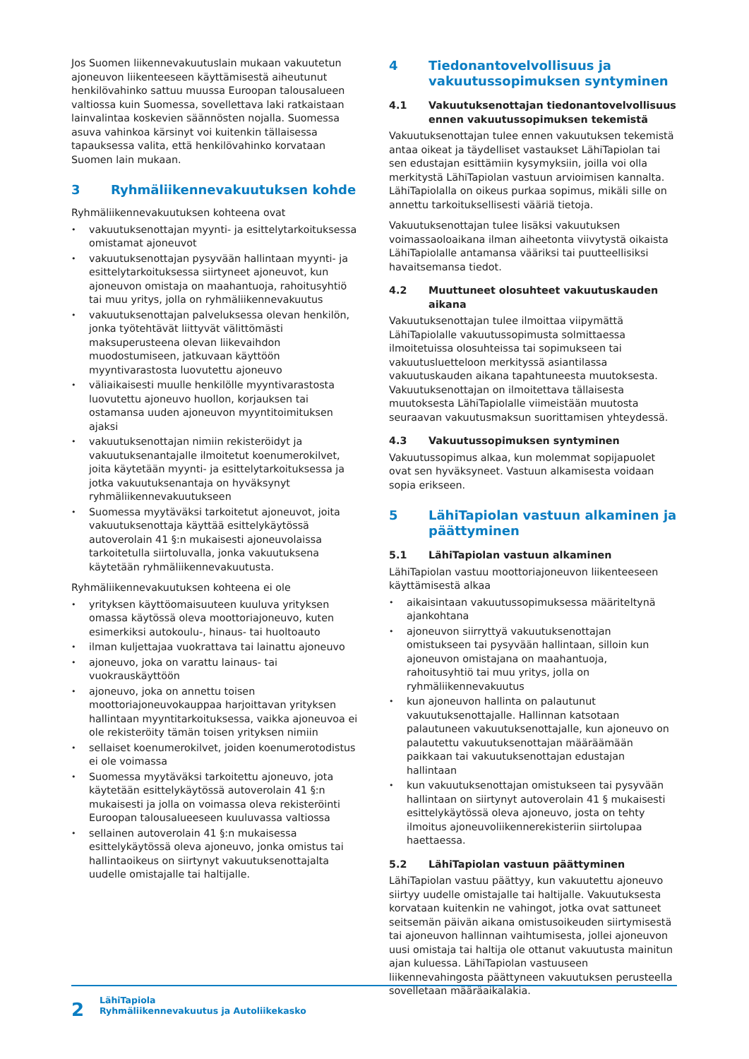Jos Suomen liikennevakuutuslain mukaan vakuutetun ajoneuvon liikenteeseen käyttämisestä aiheutunut henkilövahinko sattuu muussa Euroopan talousalueen valtiossa kuin Suomessa, sovellettava laki ratkaistaan lainvalintaa koskevien säännösten nojalla. Suomessa asuva vahinkoa kärsinyt voi kuitenkin tällaisessa tapauksessa valita, että henkilövahinko korvataan Suomen lain mukaan.
3 Ryhmäliikennevakuutuksen kohde
Ryhmäliikennevakuutuksen kohteena ovat
vakuutuksenottajan myynti- ja esittelytarkoituksessa omistamat ajoneuvot
vakuutuksenottajan pysyvään hallintaan myynti- ja esittelytarkoituksessa siirtyneet ajoneuvot, kun ajoneuvon omistaja on maahantuoja, rahoitusyhtiö tai muu yritys, jolla on ryhmäliikennevakuutus
vakuutuksenottajan palveluksessa olevan henkilön, jonka työtehtävät liittyvät välittömästi maksuperusteena olevan liikevaihdon muodostumiseen, jatkuvaan käyttöön myyntivarastosta luovutettu ajoneuvo
väliaikaisesti muulle henkilölle myyntivarastosta luovutettu ajoneuvo huollon, korjauksen tai ostamansa uuden ajoneuvon myyntitoimituksen ajaksi
vakuutuksenottajan nimiin rekisteröidyt ja vakuutuksenantajalle ilmoitetut koenumerokilvet, joita käytetään myynti- ja esittelytarkoituksessa ja jotka vakuutuksenantaja on hyväksynyt ryhmäliikennevakuutukseen
Suomessa myytäväksi tarkoitetut ajoneuvot, joita vakuutuksenottaja käyttää esittelykäytössä autoverolain 41 §:n mukaisesti ajoneuvolaissa tarkoitetulla siirtoluvalla, jonka vakuutuksena käytetään ryhmäliikennevakuutusta.
Ryhmäliikennevakuutuksen kohteena ei ole
yrityksen käyttöomaisuuteen kuuluva yrityksen omassa käytössä oleva moottoriajoneuvo, kuten esimerkiksi autokoulu-, hinaus- tai huoltoauto
ilman kuljettajaa vuokrattava tai lainattu ajoneuvo
ajoneuvo, joka on varattu lainaus- tai vuokrauskäyttöön
ajoneuvo, joka on annettu toisen moottoriajoneuvokauppaa harjoittavan yrityksen hallintaan myyntitarkoituksessa, vaikka ajoneuvoa ei ole rekisteröity tämän toisen yrityksen nimiin
sellaiset koenumerokilvet, joiden koenumerotodistus ei ole voimassa
Suomessa myytäväksi tarkoitettu ajoneuvo, jota käytetään esittelykäytössä autoverolain 41 §:n mukaisesti ja jolla on voimassa oleva rekisteröinti Euroopan talousalueeseen kuuluvassa valtiossa
sellainen autoverolain 41 §:n mukaisessa esittelykäytössä oleva ajoneuvo, jonka omistus tai hallintaoikeus on siirtynyt vakuutuksenottajalta uudelle omistajalle tai haltijalle.
4 Tiedonantovelvollisuus ja vakuutussopimuksen syntyminen
4.1 Vakuutuksenottajan tiedonantovelvollisuus ennen vakuutussopimuksen tekemistä
Vakuutuksenottajan tulee ennen vakuutuksen tekemistä antaa oikeat ja täydelliset vastaukset LähiTapiolan tai sen edustajan esittämiin kysymyksiin, joilla voi olla merkitystä LähiTapiolan vastuun arvioimisen kannalta. LähiTapiolalla on oikeus purkaa sopimus, mikäli sille on annettu tarkoituksellisesti vääriä tietoja.
Vakuutuksenottajan tulee lisäksi vakuutuksen voimassaoloaikana ilman aiheetonta viivytystä oikaista LähiTapiolalle antamansa vääriksi tai puutteellisiksi havaitsemansa tiedot.
4.2 Muuttuneet olosuhteet vakuutuskauden aikana
Vakuutuksenottajan tulee ilmoittaa viipymättä LähiTapiolalle vakuutussopimusta solmittaessa ilmoitetuissa olosuhteissa tai sopimukseen tai vakuutusluetteloon merkityssä asiantilassa vakuutuskauden aikana tapahtuneesta muutoksesta. Vakuutuksenottajan on ilmoitettava tällaisesta muutoksesta LähiTapiolalle viimeistään muutosta seuraavan vakuutusmaksun suorittamisen yhteydessä.
4.3 Vakuutussopimuksen syntyminen
Vakuutussopimus alkaa, kun molemmat sopijapuolet ovat sen hyväksyneet. Vastuun alkamisesta voidaan sopia erikseen.
5 LähiTapiolan vastuun alkaminen ja päättyminen
5.1 LähiTapiolan vastuun alkaminen
LähiTapiolan vastuu moottoriajoneuvon liikenteeseen käyttämisestä alkaa
aikaisintaan vakuutussopimuksessa määriteltynä ajankohtana
ajoneuvon siirryttyä vakuutuksenottajan omistukseen tai pysyvään hallintaan, silloin kun ajoneuvon omistajana on maahantuoja, rahoitusyhtiö tai muu yritys, jolla on ryhmäliikennevakuutus
kun ajoneuvon hallinta on palautunut vakuutuksenottajalle. Hallinnan katsotaan palautuneen vakuutuksenottajalle, kun ajoneuvo on palautettu vakuutuksenottajan määräämään paikkaan tai vakuutuksenottajan edustajan hallintaan
kun vakuutuksenottajan omistukseen tai pysyvään hallintaan on siirtynyt autoverolain 41 § mukaisesti esittelykäytössä oleva ajoneuvo, josta on tehty ilmoitus ajoneuvoliikennerekisteriin siirtolupaa haettaessa.
5.2 LähiTapiolan vastuun päättyminen
LähiTapiolan vastuu päättyy, kun vakuutettu ajoneuvo siirtyy uudelle omistajalle tai haltijalle. Vakuutuksesta korvataan kuitenkin ne vahingot, jotka ovat sattuneet seitsemän päivän aikana omistusoikeuden siirtymisestä tai ajoneuvon hallinnan vaihtumisesta, jollei ajoneuvon uusi omistaja tai haltija ole ottanut vakuutusta mainitun ajan kuluessa. LähiTapiolan vastuuseen liikennevahingosta päättyneen vakuutuksen perusteella sovelletaan määräaikalakia.
2
LähiTapiola
Ryhmäliikennevakuutus ja Autoliikekasko